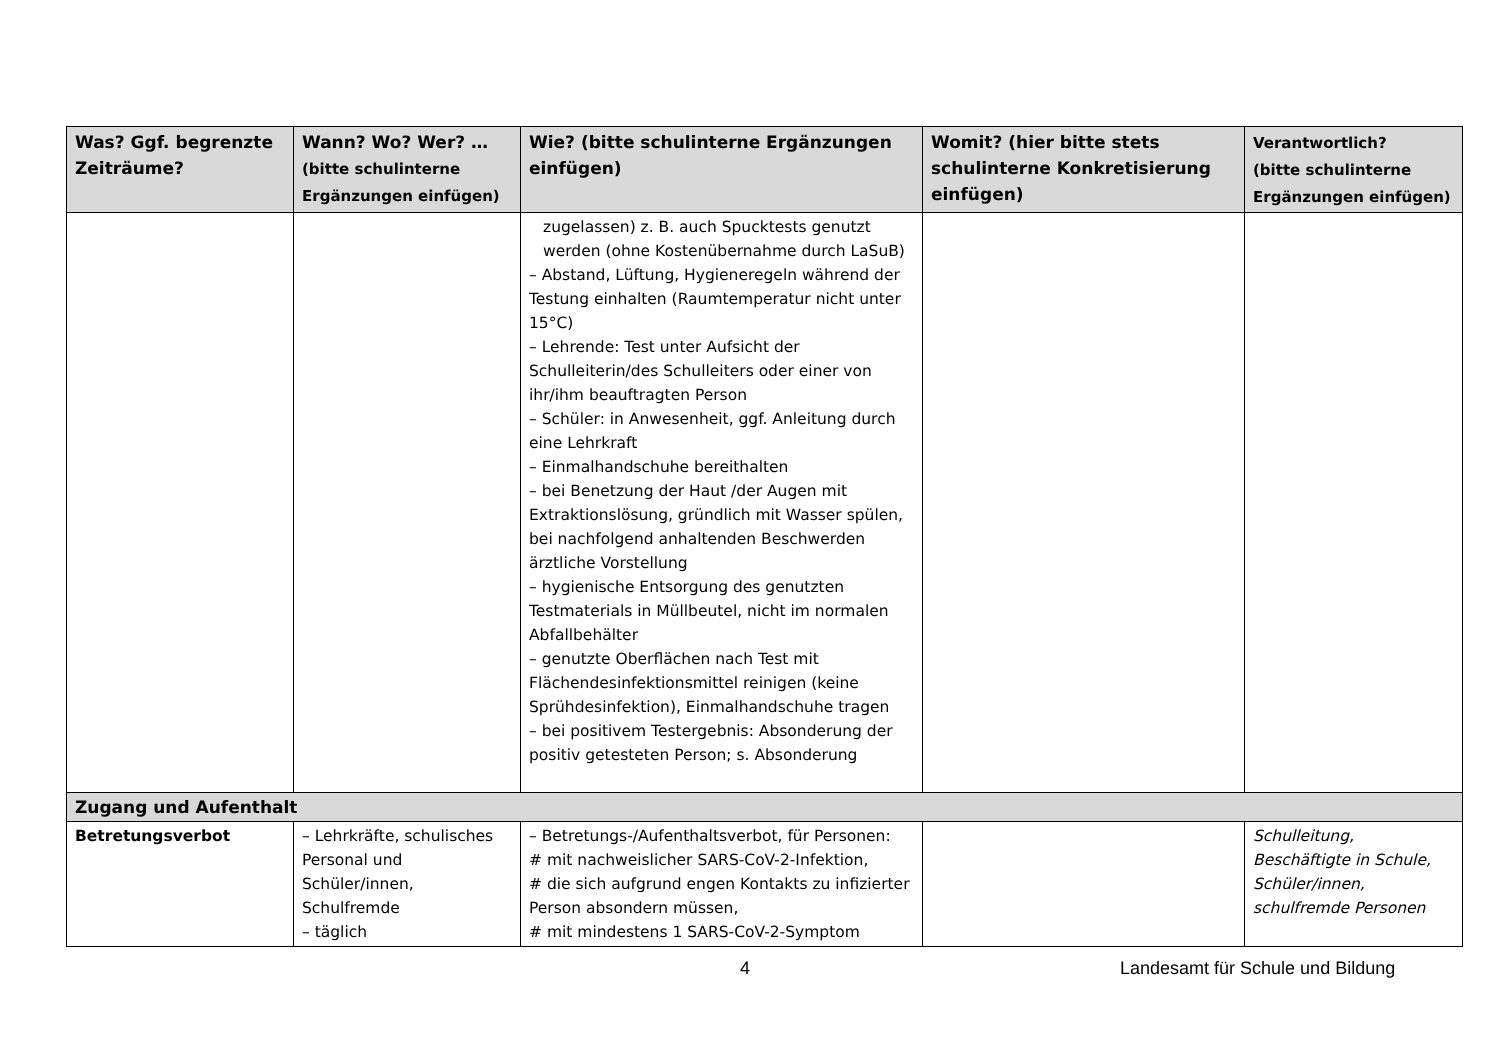| Was? Ggf. begrenzte Zeiträume? | Wann? Wo? Wer? … (bitte schulinterne Ergänzungen einfügen) | Wie? (bitte schulinterne Ergänzungen einfügen) | Womit? (hier bitte stets schulinterne Konkretisierung einfügen) | Verantwortlich? (bitte schulinterne Ergänzungen einfügen) |
| --- | --- | --- | --- | --- |
| | | zugelassen) z. B. auch Spucktests genutzt werden (ohne Kostenübernahme durch LaSuB) – Abstand, Lüftung, Hygieneregeln während der Testung einhalten (Raumtemperatur nicht unter 15°C) – Lehrende: Test unter Aufsicht der Schulleiterin/des Schulleiters oder einer von ihr/ihm beauftragten Person – Schüler: in Anwesenheit, ggf. Anleitung durch eine Lehrkraft – Einmalhandschuhe bereithalten – bei Benetzung der Haut /der Augen mit Extraktionslösung, gründlich mit Wasser spülen, bei nachfolgend anhaltenden Beschwerden ärztliche Vorstellung – hygienische Entsorgung des genutzten Testmaterials in Müllbeutel, nicht im normalen Abfallbehälter – genutzte Oberflächen nach Test mit Flächendesinfektionsmittel reinigen (keine Sprühdesinfektion), Einmalhandschuhe tragen – bei positivem Testergebnis: Absonderung der positiv getesteten Person; s. Absonderung | | |
| Zugang und Aufenthalt | | | | |
| Betretungsverbot | – Lehrkräfte, schulisches Personal und Schüler/innen, Schulfremde – täglich | – Betretungs-/Aufenthaltsverbot, für Personen: # mit nachweislicher SARS-CoV-2-Infektion, # die sich aufgrund engen Kontakts zu infizierter Person absondern müssen, # mit mindestens 1 SARS-CoV-2-Symptom | | Schulleitung, Beschäftigte in Schule, Schüler/innen, schulfremde Personen |
4
Landesamt für Schule und Bildung